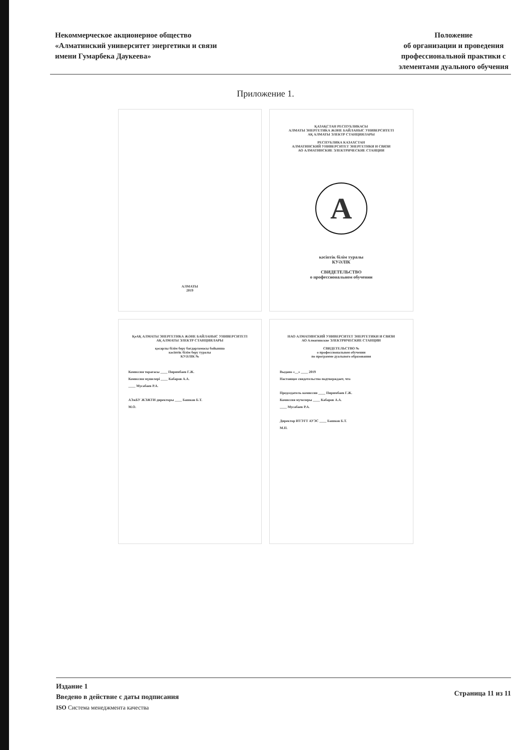Некоммерческое акционерное общество
«Алматинский университет энергетики и связи
имени Гумарбека Даукеева»
Положение
об организации и проведения
профессиональной практики с
элементами дуального обучения
Приложение 1.
АЛМАТЫ
2019
ҚАЗАҚСТАН РЕСПУБЛИКАСЫ
АЛМАТЫ ЭНЕРГЕТИКА ЖӘНЕ БАЙЛАНЫС УНИВЕРСИТЕТІ
АҚ АЛМАТЫ ЭЛЕКТР СТАНЦИЯЛАРЫ
РЕСПУБЛИКА КАЗАХСТАН
АЛМАТИНСКИЙ УНИВЕРСИТЕТ ЭНЕРГЕТИКИ И СВЯЗИ
АО АЛМАТИНСКИЕ ЭЛЕКТРИЧЕСКИЕ СТАНЦИИ
A
кәсіптік білім туралы
КУӘЛІК
СВИДЕТЕЛЬСТВО
о профессиональном обучении
ҚеАҚ АЛМАТЫ ЭНЕРГЕТИКА ЖӘНЕ БАЙЛАНЫС УНИВЕРСИТЕТІ
АҚ АЛМАТЫ ЭЛЕКТР СТАНЦИЯЛАРЫ
қосарлы білім беру бағдарламасы бойынша
кәсіптік білім беру туралы
КУӘЛІК №
Комиссия төрағасы ____ Пиримбаев Г.Ж.
Комиссия мүшелері ____ Кабаров А.А.
____ Мусабаев Р.А.
АЭжБУ ЖЭЖТИ директоры ____ Башков Б.Т.
М.О.
НАО АЛМАТИНСКИЙ УНИВЕРСИТЕТ ЭНЕРГЕТИКИ И СВЯЗИ
АО Алматинские ЭЛЕКТРИЧЕСКИЕ СТАНЦИИ
СВИДЕТЕЛЬСТВО №
о профессиональном обучении
по программе дуального образования
Выдано «__» ____ 2019
Настоящее свидетельство подтверждает, что
Председатель комиссии ____ Пиримбаев Г.Ж.
Комиссия мучелеры ____ Кабаров А.А.
____ Мусабаев Р.А.
Директор ИТЭТТ АУЭС ____ Башков Б.Т.
М.П.
Издание 1
Введено в действие с даты подписания
ISO Система менеджмента качества
Страница 11 из 11